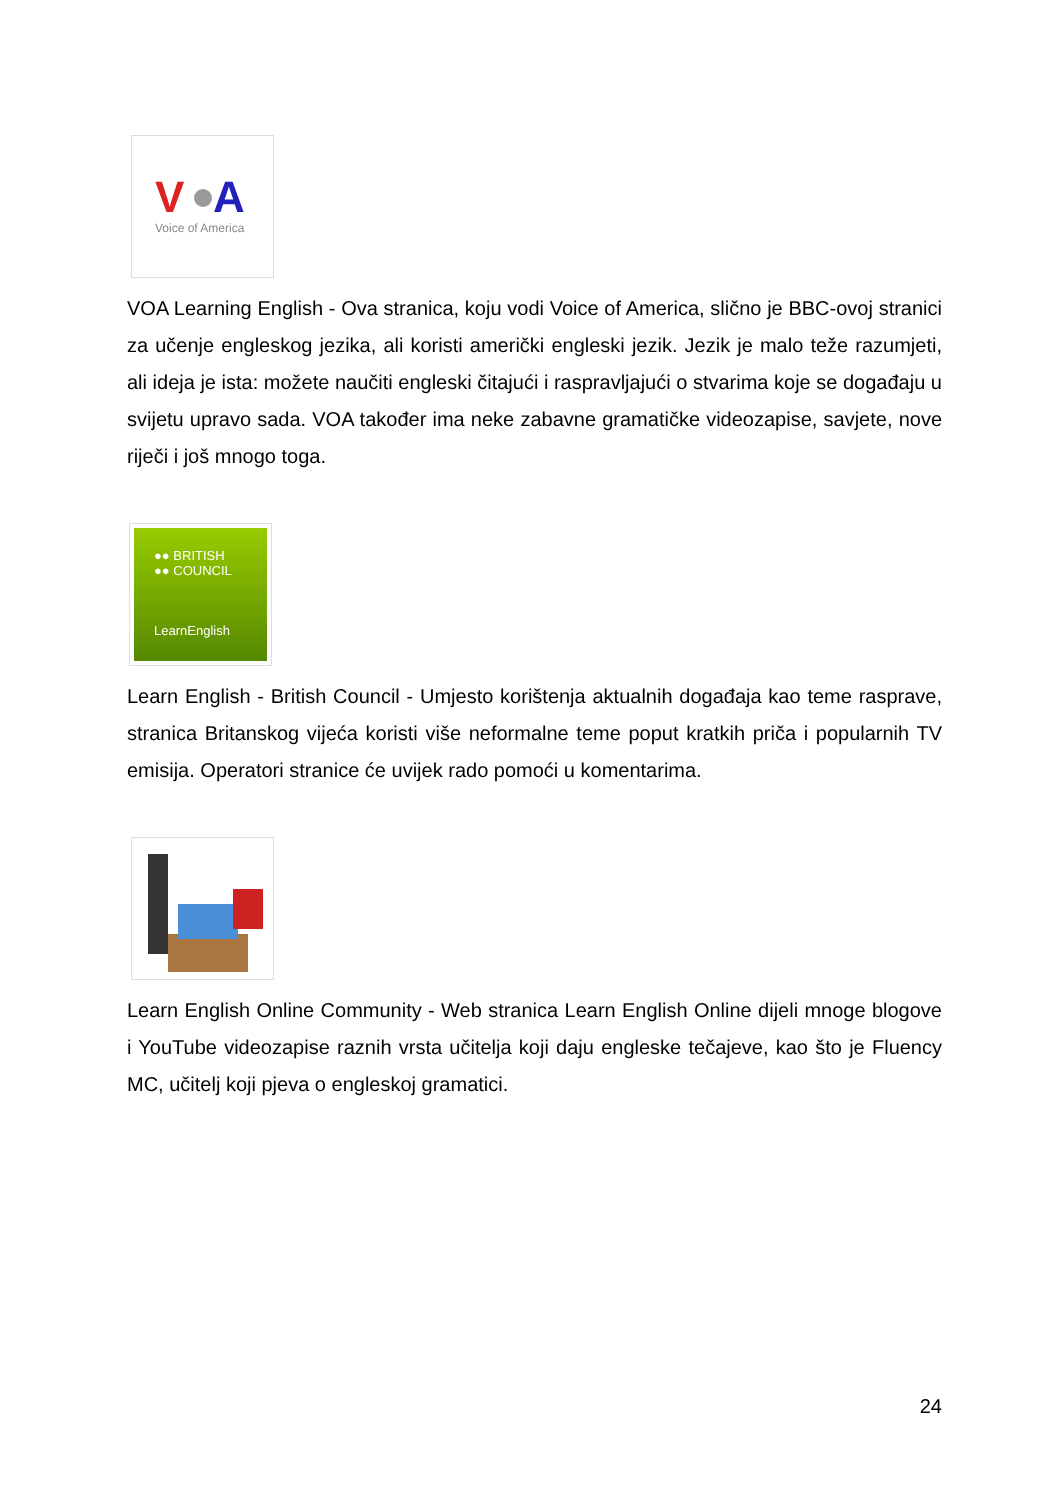V
A
Voice of America
VOA Learning English - Ova stranica, koju vodi Voice of America, slično je BBC-ovoj stranici za učenje engleskog jezika, ali koristi američki engleski jezik. Jezik je malo teže razumjeti, ali ideja je ista: možete naučiti engleski čitajući i raspravljajući o stvarima koje se događaju u svijetu upravo sada. VOA također ima neke zabavne gramatičke videozapise, savjete, nove riječi i još mnogo toga.
●● BRITISH
●● COUNCIL
LearnEnglish
Learn English - British Council - Umjesto korištenja aktualnih događaja kao teme rasprave, stranica Britanskog vijeća koristi više neformalne teme poput kratkih priča i popularnih TV emisija. Operatori stranice će uvijek rado pomoći u komentarima.
Learn English Online Community - Web stranica Learn English Online dijeli mnoge blogove i YouTube videozapise raznih vrsta učitelja koji daju engleske tečajeve, kao što je Fluency MC, učitelj koji pjeva o engleskoj gramatici.
24